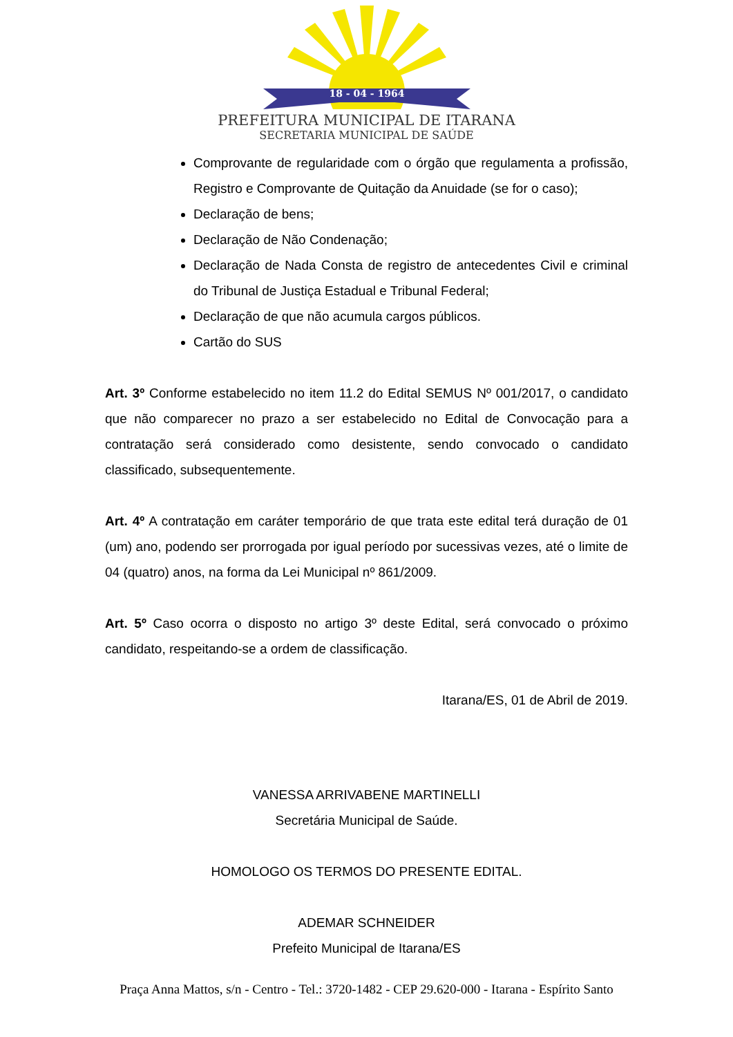18 - 04 - 1964
PREFEITURA MUNICIPAL DE ITARANA
SECRETARIA MUNICIPAL DE SAÚDE
Comprovante de regularidade com o órgão que regulamenta a profissão, Registro e Comprovante de Quitação da Anuidade (se for o caso);
Declaração de bens;
Declaração de Não Condenação;
Declaração de Nada Consta de registro de antecedentes Civil e criminal do Tribunal de Justiça Estadual e Tribunal Federal;
Declaração de que não acumula cargos públicos.
Cartão do SUS
Art. 3º Conforme estabelecido no item 11.2 do Edital SEMUS Nº 001/2017, o candidato que não comparecer no prazo a ser estabelecido no Edital de Convocação para a contratação será considerado como desistente, sendo convocado o candidato classificado, subsequentemente.
Art. 4º A contratação em caráter temporário de que trata este edital terá duração de 01 (um) ano, podendo ser prorrogada por igual período por sucessivas vezes, até o limite de 04 (quatro) anos, na forma da Lei Municipal nº 861/2009.
Art. 5º Caso ocorra o disposto no artigo 3º deste Edital, será convocado o próximo candidato, respeitando-se a ordem de classificação.
Itarana/ES, 01 de Abril de 2019.
VANESSA ARRIVABENE MARTINELLI
Secretária Municipal de Saúde.
HOMOLOGO OS TERMOS DO PRESENTE EDITAL.
ADEMAR SCHNEIDER
Prefeito Municipal de Itarana/ES
Praça Anna Mattos, s/n - Centro - Tel.: 3720-1482 - CEP 29.620-000 - Itarana - Espírito Santo